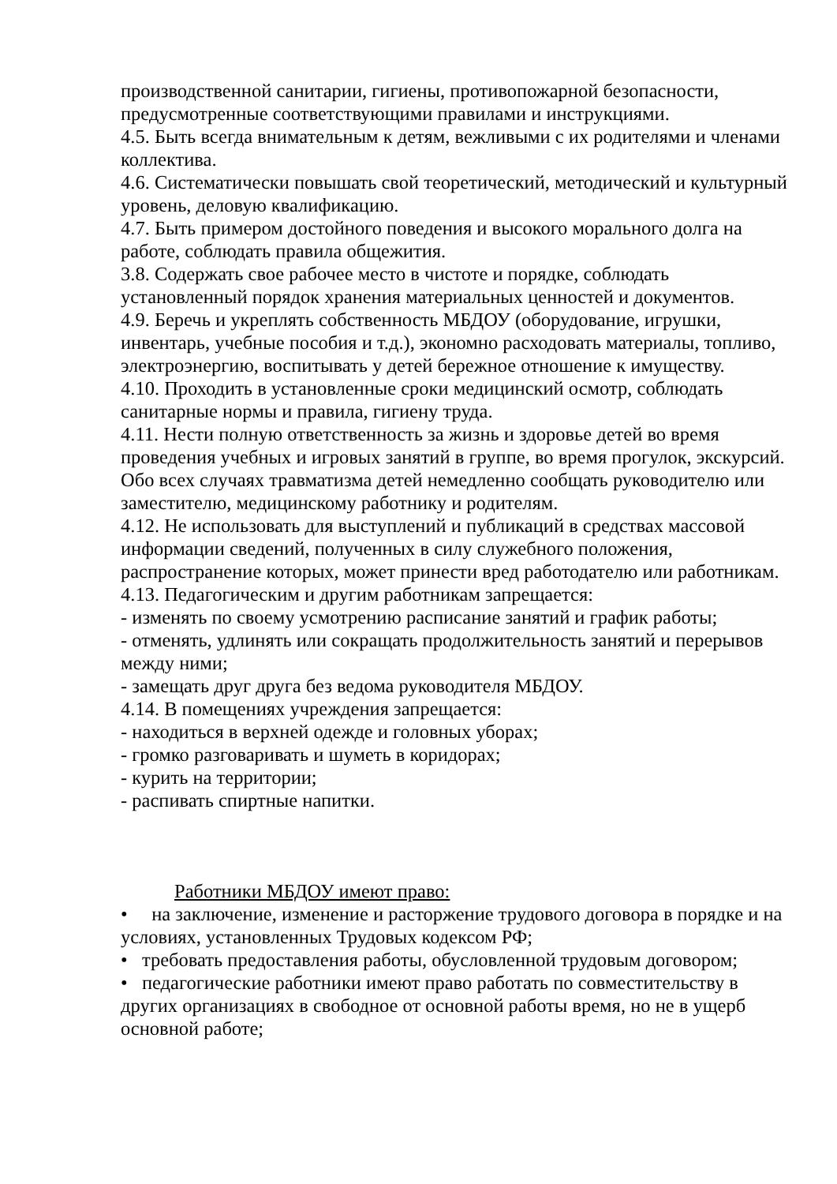производственной санитарии, гигиены, противопожарной безопасности, предусмотренные соответствующими правилами и инструкциями.
4.5. Быть всегда внимательным к детям, вежливыми с их родителями и членами коллектива.
4.6. Систематически повышать свой теоретический, методический и культурный уровень, деловую квалификацию.
4.7. Быть примером достойного поведения и высокого морального долга на работе, соблюдать правила общежития.
3.8. Содержать свое рабочее место в чистоте и порядке, соблюдать установленный порядок хранения материальных ценностей и документов.
4.9. Беречь и укреплять собственность МБДОУ (оборудование, игрушки, инвентарь, учебные пособия и т.д.), экономно расходовать материалы, топливо, электроэнергию, воспитывать у детей бережное отношение к имуществу.
4.10. Проходить в установленные сроки медицинский осмотр, соблюдать санитарные нормы и правила, гигиену труда.
4.11. Нести полную ответственность за жизнь и здоровье детей во время проведения учебных и игровых занятий в группе, во время прогулок, экскурсий. Обо всех случаях травматизма детей немедленно сообщать руководителю или заместителю, медицинскому работнику и родителям.
4.12. Не использовать для выступлений и публикаций в средствах массовой информации сведений, полученных в силу служебного положения, распространение которых, может принести вред работодателю или работникам.
4.13. Педагогическим и другим работникам запрещается:
- изменять по своему усмотрению расписание занятий и график работы;
- отменять, удлинять или сокращать продолжительность занятий и перерывов между ними;
- замещать друг друга без ведома руководителя МБДОУ.
4.14. В помещениях учреждения запрещается:
- находиться в верхней одежде и головных уборах;
- громко разговаривать и шуметь в коридорах;
- курить на территории;
- распивать спиртные напитки.
Работники МБДОУ имеют право:
• на заключение, изменение и расторжение трудового договора в порядке и на условиях, установленных Трудовых кодексом РФ;
• требовать предоставления работы, обусловленной трудовым договором;
• педагогические работники имеют право работать по совместительству в других организациях в свободное от основной работы время, но не в ущерб основной работе;